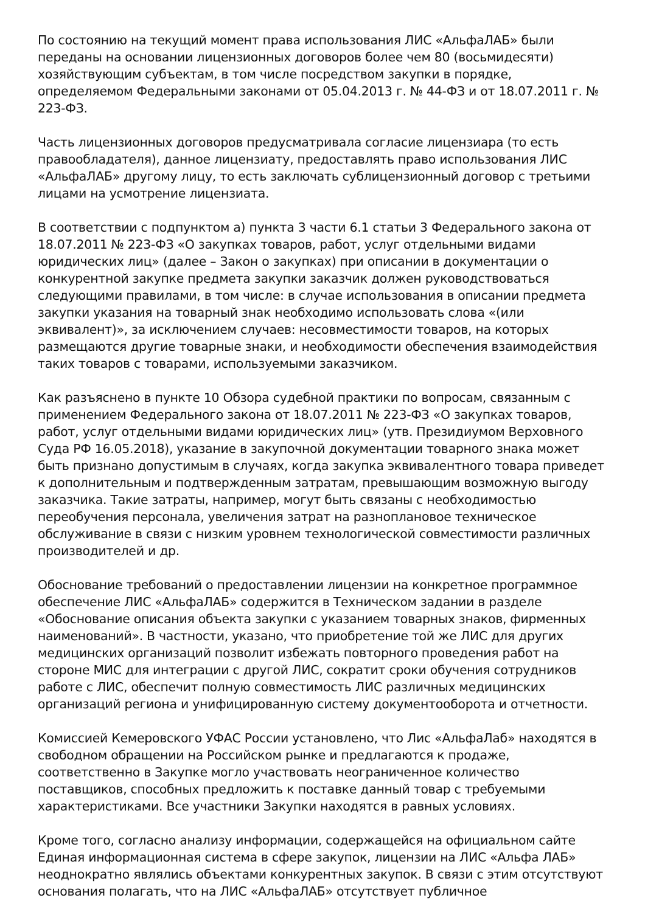По состоянию на текущий момент права использования ЛИС «АльфаЛАБ» были переданы на основании лицензионных договоров более чем 80 (восьмидесяти) хозяйствующим субъектам, в том числе посредством закупки в порядке, определяемом Федеральными законами от 05.04.2013 г. № 44-ФЗ и от 18.07.2011 г. № 223-ФЗ.
Часть лицензионных договоров предусматривала согласие лицензиара (то есть правообладателя), данное лицензиату, предоставлять право использования ЛИС «АльфаЛАБ» другому лицу, то есть заключать сублицензионный договор с третьими лицами на усмотрение лицензиата.
В соответствии с подпунктом а) пункта 3 части 6.1 статьи 3 Федерального закона от 18.07.2011 № 223-ФЗ «О закупках товаров, работ, услуг отдельными видами юридических лиц» (далее – Закон о закупках) при описании в документации о конкурентной закупке предмета закупки заказчик должен руководствоваться следующими правилами, в том числе: в случае использования в описании предмета закупки указания на товарный знак необходимо использовать слова «(или эквивалент)», за исключением случаев: несовместимости товаров, на которых размещаются другие товарные знаки, и необходимости обеспечения взаимодействия таких товаров с товарами, используемыми заказчиком.
Как разъяснено в пункте 10 Обзора судебной практики по вопросам, связанным с применением Федерального закона от 18.07.2011 № 223-ФЗ «О закупках товаров, работ, услуг отдельными видами юридических лиц» (утв. Президиумом Верховного Суда РФ 16.05.2018), указание в закупочной документации товарного знака может быть признано допустимым в случаях, когда закупка эквивалентного товара приведет к дополнительным и подтвержденным затратам, превышающим возможную выгоду заказчика. Такие затраты, например, могут быть связаны с необходимостью переобучения персонала, увеличения затрат на разноплановое техническое обслуживание в связи с низким уровнем технологической совместимости различных производителей и др.
Обоснование требований о предоставлении лицензии на конкретное программное обеспечение ЛИС «АльфаЛАБ» содержится в Техническом задании в разделе «Обоснование описания объекта закупки с указанием товарных знаков, фирменных наименований». В частности, указано, что приобретение той же ЛИС для других медицинских организаций позволит избежать повторного проведения работ на стороне МИС для интеграции с другой ЛИС, сократит сроки обучения сотрудников работе с ЛИС, обеспечит полную совместимость ЛИС различных медицинских организаций региона и унифицированную систему документооборота и отчетности.
Комиссией Кемеровского УФАС России установлено, что Лис «АльфаЛаб» находятся в свободном обращении на Российском рынке и предлагаются к продаже, соответственно в Закупке могло участвовать неограниченное количество поставщиков, способных предложить к поставке данный товар с требуемыми характеристиками. Все участники Закупки находятся в равных условиях.
Кроме того, согласно анализу информации, содержащейся на официальном сайте Единая информационная система в сфере закупок, лицензии на ЛИС «Альфа ЛАБ» неоднократно являлись объектами конкурентных закупок. В связи с этим отсутствуют основания полагать, что на ЛИС «АльфаЛАБ» отсутствует публичное